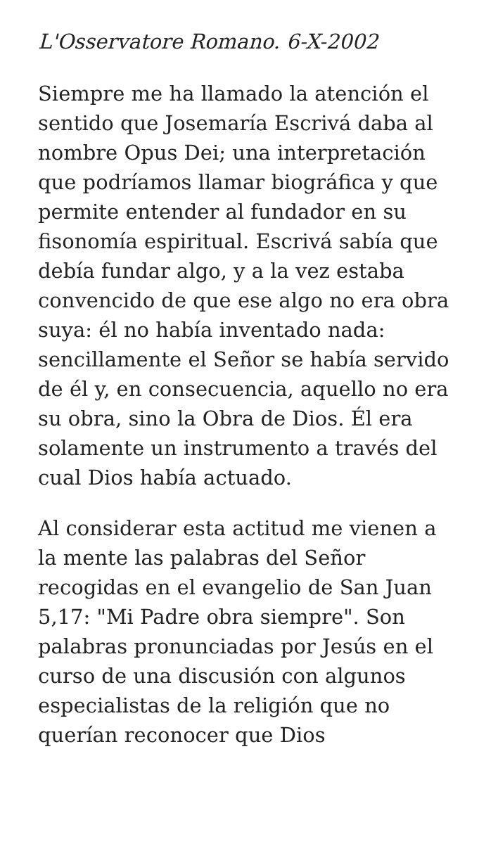L'Osservatore Romano. 6-X-2002
Siempre me ha llamado la atención el sentido que Josemaría Escrivá daba al nombre Opus Dei; una interpretación que podríamos llamar biográfica y que permite entender al fundador en su fisonomía espiritual. Escrivá sabía que debía fundar algo, y a la vez estaba convencido de que ese algo no era obra suya: él no había inventado nada: sencillamente el Señor se había servido de él y, en consecuencia, aquello no era su obra, sino la Obra de Dios. Él era solamente un instrumento a través del cual Dios había actuado.
Al considerar esta actitud me vienen a la mente las palabras del Señor recogidas en el evangelio de San Juan 5,17: "Mi Padre obra siempre". Son palabras pronunciadas por Jesús en el curso de una discusión con algunos especialistas de la religión que no querían reconocer que Dios